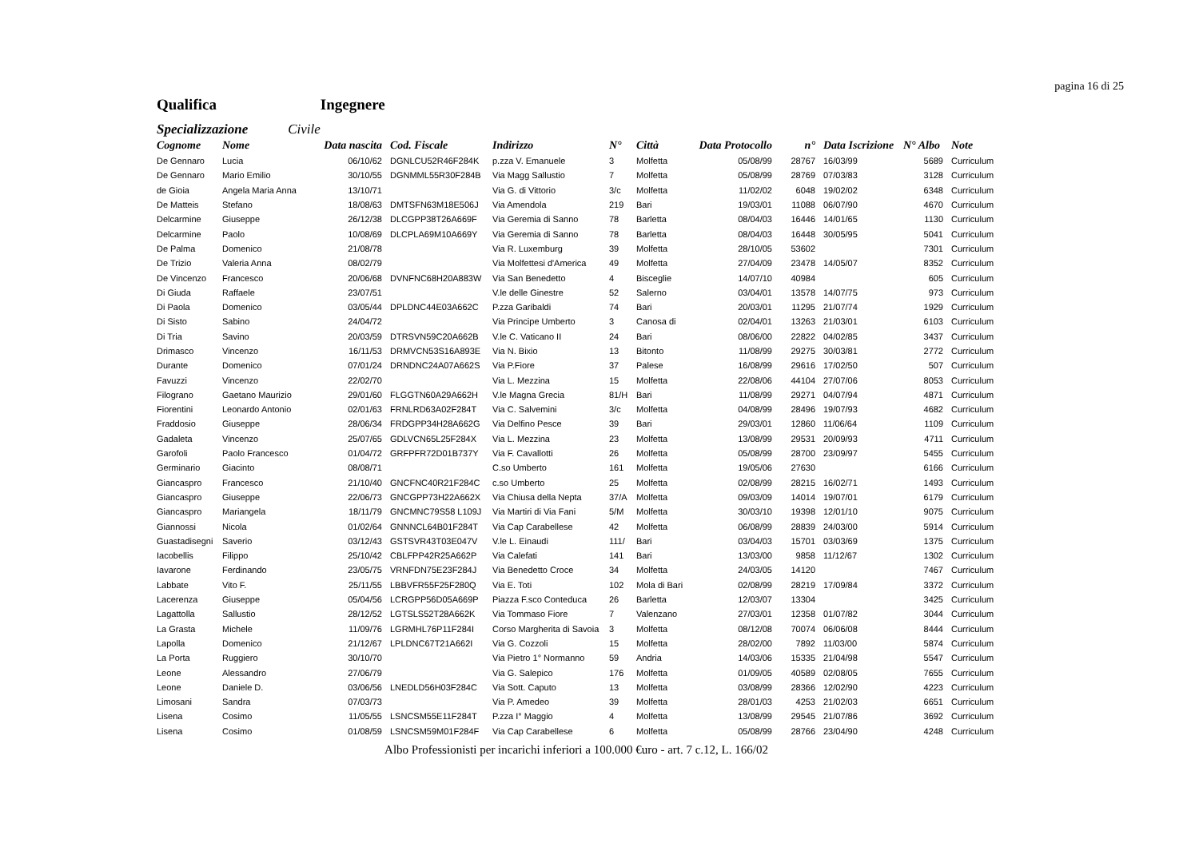pagina 16 di 25
Qualifica Ingegnere
Specializzazione Civile
| Cognome | Nome | Data nascita | Cod. Fiscale | Indirizzo | N° | Città | Data Protocollo | n° | Data Iscrizione | N° Albo | Note |
| --- | --- | --- | --- | --- | --- | --- | --- | --- | --- | --- | --- |
| De Gennaro | Lucia | 06/10/62 | DGNLCU52R46F284K | p.zza V. Emanuele | 3 | Molfetta | 05/08/99 | 28767 | 16/03/99 | 5689 | Curriculum |
| De Gennaro | Mario Emilio | 30/10/55 | DGNMML55R30F284B | Via Magg Sallustio | 7 | Molfetta | 05/08/99 | 28769 | 07/03/83 | 3128 | Curriculum |
| de Gioia | Angela Maria Anna | 13/10/71 | | Via G. di Vittorio | 3/c | Molfetta | 11/02/02 | 6048 | 19/02/02 | 6348 | Curriculum |
| De Matteis | Stefano | 18/08/63 | DMTSFN63M18E506J | Via Amendola | 219 | Bari | 19/03/01 | 11088 | 06/07/90 | 4670 | Curriculum |
| Delcarmine | Giuseppe | 26/12/38 | DLCGPP38T26A669F | Via Geremia di Sanno | 78 | Barletta | 08/04/03 | 16446 | 14/01/65 | 1130 | Curriculum |
| Delcarmine | Paolo | 10/08/69 | DLCPLA69M10A669Y | Via Geremia di Sanno | 78 | Barletta | 08/04/03 | 16448 | 30/05/95 | 5041 | Curriculum |
| De Palma | Domenico | 21/08/78 | | Via R. Luxemburg | 39 | Molfetta | 28/10/05 | 53602 | | 7301 | Curriculum |
| De Trizio | Valeria Anna | 08/02/79 | | Via Molfettesi d'America | 49 | Molfetta | 27/04/09 | 23478 | 14/05/07 | 8352 | Curriculum |
| De Vincenzo | Francesco | 20/06/68 | DVNFNC68H20A883W | Via San Benedetto | 4 | Bisceglie | 14/07/10 | 40984 | | 605 | Curriculum |
| Di Giuda | Raffaele | 23/07/51 | | V.le delle Ginestre | 52 | Salerno | 03/04/01 | 13578 | 14/07/75 | 973 | Curriculum |
| Di Paola | Domenico | 03/05/44 | DPLDNC44E03A662C | P.zza Garibaldi | 74 | Bari | 20/03/01 | 11295 | 21/07/74 | 1929 | Curriculum |
| Di Sisto | Sabino | 24/04/72 | | Via Principe Umberto | 3 | Canosa di | 02/04/01 | 13263 | 21/03/01 | 6103 | Curriculum |
| Di Tria | Savino | 20/03/59 | DTRSVN59C20A662B | V.le C. Vaticano II | 24 | Bari | 08/06/00 | 22822 | 04/02/85 | 3437 | Curriculum |
| Drimasco | Vincenzo | 16/11/53 | DRMVCN53S16A893E | Via N. Bixio | 13 | Bitonto | 11/08/99 | 29275 | 30/03/81 | 2772 | Curriculum |
| Durante | Domenico | 07/01/24 | DRNDNC24A07A662S | Via P.Fiore | 37 | Palese | 16/08/99 | 29616 | 17/02/50 | 507 | Curriculum |
| Favuzzi | Vincenzo | 22/02/70 | | Via L. Mezzina | 15 | Molfetta | 22/08/06 | 44104 | 27/07/06 | 8053 | Curriculum |
| Filograno | Gaetano Maurizio | 29/01/60 | FLGGTN60A29A662H | V.le Magna Grecia | 81/H | Bari | 11/08/99 | 29271 | 04/07/94 | 4871 | Curriculum |
| Fiorentini | Leonardo Antonio | 02/01/63 | FRNLRD63A02F284T | Via C. Salvemini | 3/c | Molfetta | 04/08/99 | 28496 | 19/07/93 | 4682 | Curriculum |
| Fraddosio | Giuseppe | 28/06/34 | FRDGPP34H28A662G | Via Delfino Pesce | 39 | Bari | 29/03/01 | 12860 | 11/06/64 | 1109 | Curriculum |
| Gadaleta | Vincenzo | 25/07/65 | GDLVCN65L25F284X | Via L. Mezzina | 23 | Molfetta | 13/08/99 | 29531 | 20/09/93 | 4711 | Curriculum |
| Garofoli | Paolo Francesco | 01/04/72 | GRFPFR72D01B737Y | Via F. Cavallotti | 26 | Molfetta | 05/08/99 | 28700 | 23/09/97 | 5455 | Curriculum |
| Germinario | Giacinto | 08/08/71 | | C.so Umberto | 161 | Molfetta | 19/05/06 | 27630 | | 6166 | Curriculum |
| Giancaspro | Francesco | 21/10/40 | GNCFNC40R21F284C | c.so Umberto | 25 | Molfetta | 02/08/99 | 28215 | 16/02/71 | 1493 | Curriculum |
| Giancaspro | Giuseppe | 22/06/73 | GNCGPP73H22A662X | Via Chiusa della Nepta | 37/A | Molfetta | 09/03/09 | 14014 | 19/07/01 | 6179 | Curriculum |
| Giancaspro | Mariangela | 18/11/79 | GNCMNC79S58 L109J | Via Martiri di Via Fani | 5/M | Molfetta | 30/03/10 | 19398 | 12/01/10 | 9075 | Curriculum |
| Giannossi | Nicola | 01/02/64 | GNNNCL64B01F284T | Via Cap Carabellese | 42 | Molfetta | 06/08/99 | 28839 | 24/03/00 | 5914 | Curriculum |
| Guastadisegni | Saverio | 03/12/43 | GSTSVR43T03E047V | V.le L. Einaudi | 111/ | Bari | 03/04/03 | 15701 | 03/03/69 | 1375 | Curriculum |
| Iacobellis | Filippo | 25/10/42 | CBLFPP42R25A662P | Via Calefati | 141 | Bari | 13/03/00 | 9858 | 11/12/67 | 1302 | Curriculum |
| Iavarone | Ferdinando | 23/05/75 | VRNFDN75E23F284J | Via Benedetto Croce | 34 | Molfetta | 24/03/05 | 14120 | | 7467 | Curriculum |
| Labbate | Vito F. | 25/11/55 | LBBVFR55F25F280Q | Via E. Toti | 102 | Mola di Bari | 02/08/99 | 28219 | 17/09/84 | 3372 | Curriculum |
| Lacerenza | Giuseppe | 05/04/56 | LCRGPP56D05A669P | Piazza F.sco Conteduca | 26 | Barletta | 12/03/07 | 13304 | | 3425 | Curriculum |
| Lagattolla | Sallustio | 28/12/52 | LGTSLS52T28A662K | Via Tommaso Fiore | 7 | Valenzano | 27/03/01 | 12358 | 01/07/82 | 3044 | Curriculum |
| La Grasta | Michele | 11/09/76 | LGRMHL76P11F284I | Corso Margherita di Savoia | 3 | Molfetta | 08/12/08 | 70074 | 06/06/08 | 8444 | Curriculum |
| Lapolla | Domenico | 21/12/67 | LPLDNC67T21A662I | Via G. Cozzoli | 15 | Molfetta | 28/02/00 | 7892 | 11/03/00 | 5874 | Curriculum |
| La Porta | Ruggiero | 30/10/70 | | Via Pietro 1° Normanno | 59 | Andria | 14/03/06 | 15335 | 21/04/98 | 5547 | Curriculum |
| Leone | Alessandro | 27/06/79 | | Via G. Salepico | 176 | Molfetta | 01/09/05 | 40589 | 02/08/05 | 7655 | Curriculum |
| Leone | Daniele D. | 03/06/56 | LNEDLD56H03F284C | Via Sott. Caputo | 13 | Molfetta | 03/08/99 | 28366 | 12/02/90 | 4223 | Curriculum |
| Limosani | Sandra | 07/03/73 | | Via P. Amedeo | 39 | Molfetta | 28/01/03 | 4253 | 21/02/03 | 6651 | Curriculum |
| Lisena | Cosimo | 11/05/55 | LSNCSM55E11F284T | P.zza I° Maggio | 4 | Molfetta | 13/08/99 | 29545 | 21/07/86 | 3692 | Curriculum |
| Lisena | Cosimo | 01/08/59 | LSNCSM59M01F284F | Via Cap Carabellese | 6 | Molfetta | 05/08/99 | 28766 | 23/04/90 | 4248 | Curriculum |
Albo Professionisti per incarichi inferiori a 100.000 €uro - art. 7 c.12, L. 166/02